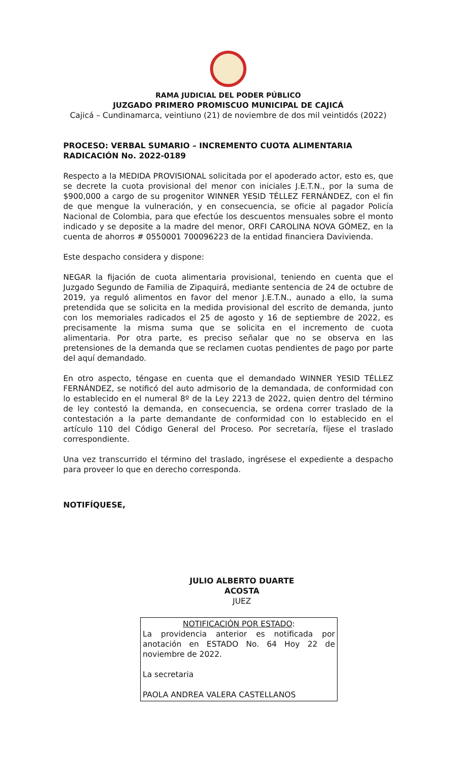RAMA JUDICIAL DEL PODER PÚBLICO
JUZGADO PRIMERO PROMISCUO MUNICIPAL DE CAJICÁ
Cajicá – Cundinamarca, veintiuno (21) de noviembre de dos mil veintidós (2022)
PROCESO: VERBAL SUMARIO – INCREMENTO CUOTA ALIMENTARIA
RADICACIÓN No. 2022-0189
Respecto a la MEDIDA PROVISIONAL solicitada por el apoderado actor, esto es, que se decrete la cuota provisional del menor con iniciales J.E.T.N., por la suma de $900,000 a cargo de su progenitor WINNER YESID TÉLLEZ FERNÁNDEZ, con el fin de que mengue la vulneración, y en consecuencia, se oficie al pagador Policía Nacional de Colombia, para que efectúe los descuentos mensuales sobre el monto indicado y se deposite a la madre del menor, ORFI CAROLINA NOVA GÓMEZ, en la cuenta de ahorros # 0550001 700096223 de la entidad financiera Davivienda.
Este despacho considera y dispone:
NEGAR la fijación de cuota alimentaria provisional, teniendo en cuenta que el Juzgado Segundo de Familia de Zipaquirá, mediante sentencia de 24 de octubre de 2019, ya reguló alimentos en favor del menor J.E.T.N., aunado a ello, la suma pretendida que se solicita en la medida provisional del escrito de demanda, junto con los memoriales radicados el 25 de agosto y 16 de septiembre de 2022, es precisamente la misma suma que se solicita en el incremento de cuota alimentaria. Por otra parte, es preciso señalar que no se observa en las pretensiones de la demanda que se reclamen cuotas pendientes de pago por parte del aquí demandado.
En otro aspecto, téngase en cuenta que el demandado WINNER YESID TÉLLEZ FERNÁNDEZ, se notificó del auto admisorio de la demandada, de conformidad con lo establecido en el numeral 8º de la Ley 2213 de 2022, quien dentro del término de ley contestó la demanda, en consecuencia, se ordena correr traslado de la contestación a la parte demandante de conformidad con lo establecido en el artículo 110 del Código General del Proceso. Por secretaría, fíjese el traslado correspondiente.
Una vez transcurrido el término del traslado, ingrésese el expediente a despacho para proveer lo que en derecho corresponda.
NOTIFÍQUESE,
JULIO ALBERTO DUARTE ACOSTA
JUEZ
NOTIFICACIÓN POR ESTADO:
La providencia anterior es notificada por anotación en ESTADO No. 64 Hoy 22 de noviembre de 2022.
La secretaria
PAOLA ANDREA VALERA CASTELLANOS